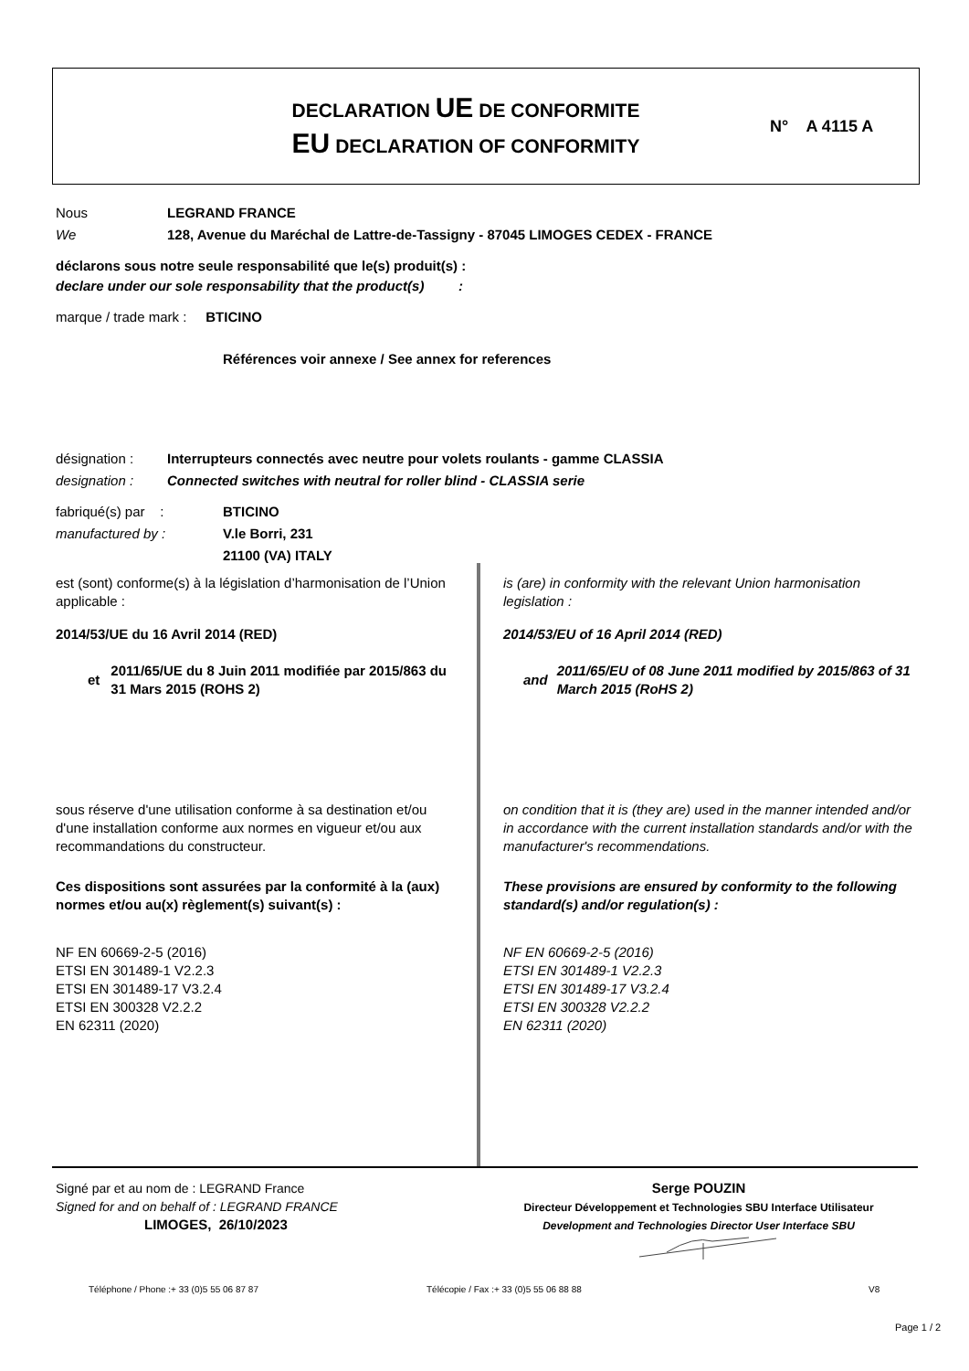DECLARATION UE DE CONFORMITE
EU DECLARATION OF CONFORMITY
N° A 4115 A
Nous
We
LEGRAND FRANCE
128, Avenue du Maréchal de Lattre-de-Tassigny - 87045 LIMOGES CEDEX - FRANCE
déclarons sous notre seule responsabilité que le(s) produit(s) :
declare under our sole responsability that the product(s) :
marque / trade mark : BTICINO
Références voir annexe / See annex for references
désignation :
designation :
Interrupteurs connectés avec neutre pour volets roulants - gamme CLASSIA
Connected switches with neutral for roller blind - CLASSIA serie
fabriqué(s) par :
manufactured by :
BTICINO
V.le Borri, 231
21100 (VA) ITALY
est (sont) conforme(s) à la législation d’harmonisation de l’Union applicable :
2014/53/UE du 16 Avril 2014 (RED)
et 2011/65/UE du 8 Juin 2011 modifiée par 2015/863 du 31 Mars 2015 (ROHS 2)
sous réserve d'une utilisation conforme à sa destination et/ou d'une installation conforme aux normes en vigueur et/ou aux recommandations du constructeur.
Ces dispositions sont assurées par la conformité à la (aux) normes et/ou au(x) règlement(s) suivant(s) :
NF EN 60669-2-5 (2016)
ETSI EN 301489-1 V2.2.3
ETSI EN 301489-17 V3.2.4
ETSI EN 300328 V2.2.2
EN 62311 (2020)
is (are) in conformity with the relevant Union harmonisation legislation :
2014/53/EU of 16 April 2014 (RED)
and 2011/65/EU of 08 June 2011 modified by 2015/863 of 31 March 2015 (RoHS 2)
on condition that it is (they are) used in the manner intended and/or in accordance with the current installation standards and/or with the manufacturer's recommendations.
These provisions are ensured by conformity to the following standard(s) and/or regulation(s) :
NF EN 60669-2-5 (2016)
ETSI EN 301489-1 V2.2.3
ETSI EN 301489-17 V3.2.4
ETSI EN 300328 V2.2.2
EN 62311 (2020)
Signé par et au nom de : LEGRAND France
Signed for and on behalf of : LEGRAND FRANCE
LIMOGES, 26/10/2023
Serge POUZIN
Directeur Développement et Technologies SBU Interface Utilisateur
Development and Technologies Director User Interface SBU
Téléphone / Phone :+ 33 (0)5 55 06 87 87
Télécopie / Fax :+ 33 (0)5 55 06 88 88
V8
Page 1 / 2